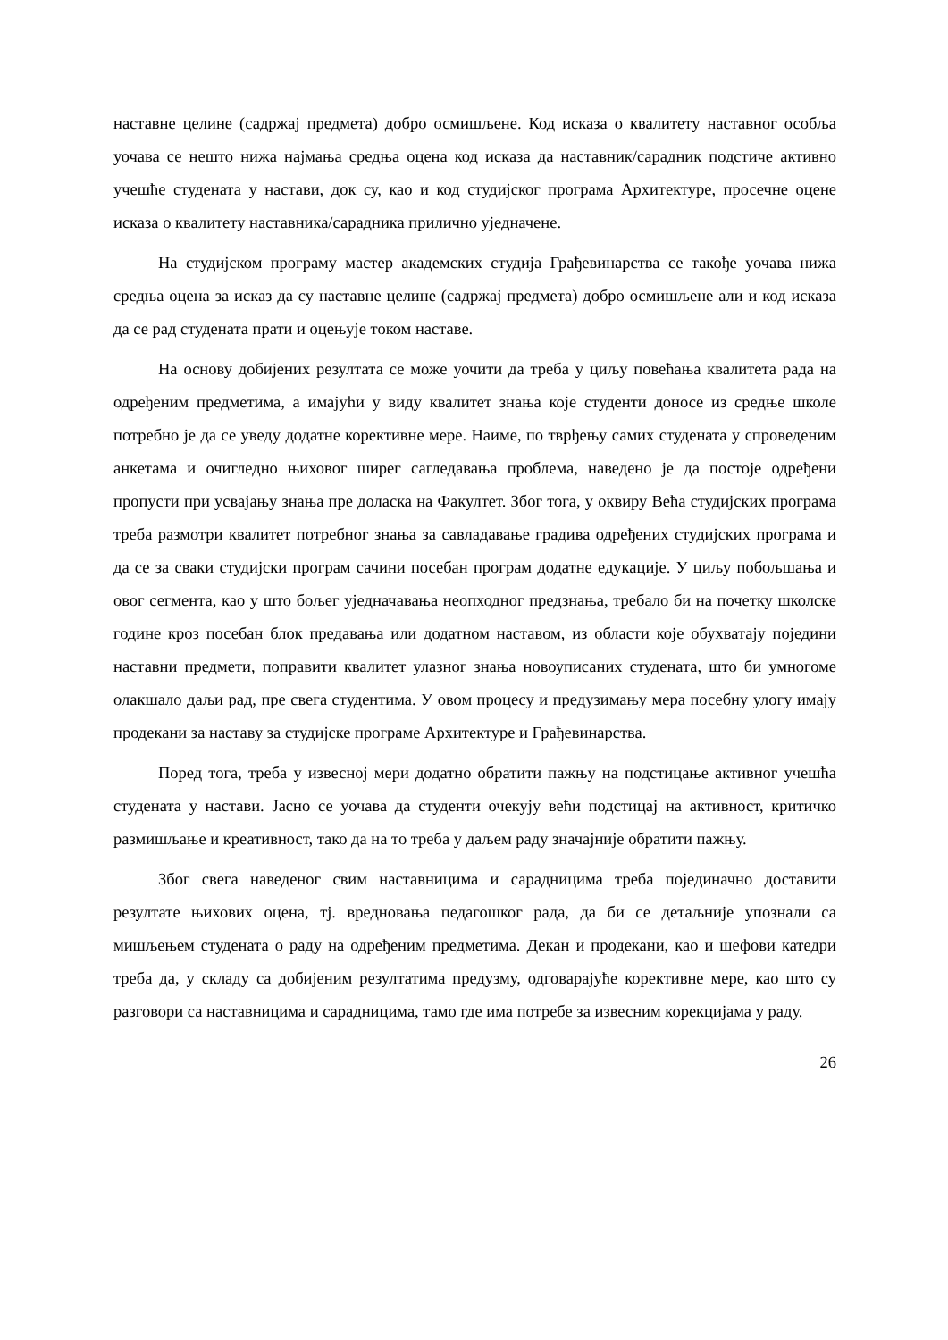наставне целине (садржај предмета) добро осмишљене. Код исказа о квалитету наставног особља уочава се нешто нижа најмања средња оцена код исказа да наставник/сарадник подстиче активно учешће студената у настави, док су, као и код студијског програма Архитектуре, просечне оцене исказа о квалитету наставника/сарадника прилично уједначене.
На студијском програму мастер академских студија Грађевинарства се такође уочава нижа средња оцена за исказ да су наставне целине (садржај предмета) добро осмишљене али и код исказа да се рад студената прати и оцењује током наставе.
На основу добијених резултата се може уочити да треба у циљу повећања квалитета рада на одређеним предметима, а имајући у виду квалитет знања које студенти доносе из средње школе потребно је да се уведу додатне корективне мере. Наиме, по тврђењу самих студената у спроведеним анкетама и очигледно њиховог ширег сагледавања проблема, наведено је да постоје одређени пропусти при усвајању знања пре доласка на Факултет. Због тога, у оквиру Већа студијских програма треба размотри квалитет потребног знања за савладавање градива одређених студијских програма и да се за сваки студијски програм сачини посебан програм додатне едукације. У циљу побољшања и овог сегмента, као у што бољег уједначавања неопходног предзнања, требало би на почетку школске године кроз посебан блок предавања или додатном наставом, из области које обухватају поједини наставни предмети, поправити квалитет улазног знања новоуписаних студената, што би умногоме олакшало даљи рад, пре свега студентима. У овом процесу и предузимању мера посебну улогу имају продекани за наставу за студијске програме Архитектуре и Грађевинарства.
Поред тога, треба у извесној мери додатно обратити пажњу на подстицање активног учешћа студената у настави. Јасно се уочава да студенти очекују већи подстицај на активност, критичко размишљање и креативност, тако да на то треба у даљем раду значајније обратити пажњу.
Због свега наведеног свим наставницима и сарадницима треба појединачно доставити резултате њихових оцена, тј. вредновања педагошког рада, да би се детаљније упознали са мишљењем студената о раду на одређеним предметима. Декан и продекани, као и шефови катедри треба да, у складу са добијеним резултатима предузму, одговарајуће корективне мере, као што су разговори са наставницима и сарадницима, тамо где има потребе за извесним корекцијама у раду.
26